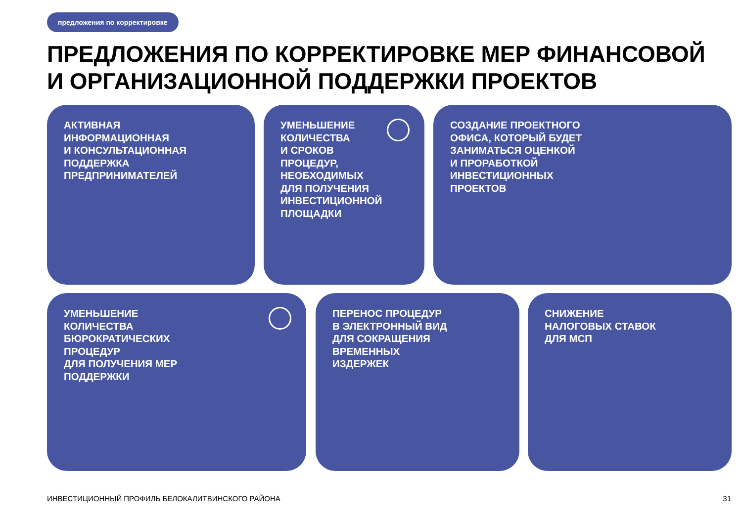предложения по корректировке
ПРЕДЛОЖЕНИЯ ПО КОРРЕКТИРОВКЕ МЕР ФИНАНСОВОЙ
И ОРГАНИЗАЦИОННОЙ ПОДДЕРЖКИ ПРОЕКТОВ
АКТИВНАЯ
ИНФОРМАЦИОННАЯ
И КОНСУЛЬТАЦИОННАЯ
ПОДДЕРЖКА
ПРЕДПРИНИМАТЕЛЕЙ
УМЕНЬШЕНИЕ
КОЛИЧЕСТВА
И СРОКОВ
ПРОЦЕДУР,
НЕОБХОДИМЫХ
ДЛЯ ПОЛУЧЕНИЯ
ИНВЕСТИЦИОННОЙ
ПЛОЩАДКИ
СОЗДАНИЕ ПРОЕКТНОГО
ОФИСА, КОТОРЫЙ БУДЕТ
ЗАНИМАТЬСЯ ОЦЕНКОЙ
И ПРОРАБОТКОЙ
ИНВЕСТИЦИОННЫХ
ПРОЕКТОВ
УМЕНЬШЕНИЕ
КОЛИЧЕСТВА
БЮРОКРАТИЧЕСКИХ
ПРОЦЕДУР
ДЛЯ ПОЛУЧЕНИЯ МЕР
ПОДДЕРЖКИ
ПЕРЕНОС ПРОЦЕДУР
В ЭЛЕКТРОННЫЙ ВИД
ДЛЯ СОКРАЩЕНИЯ
ВРЕМЕННЫХ
ИЗДЕРЖЕК
СНИЖЕНИЕ
НАЛОГОВЫХ СТАВОК
ДЛЯ МСП
ИНВЕСТИЦИОННЫЙ ПРОФИЛЬ БЕЛОКАЛИТВИНСКОГО РАЙОНА
31